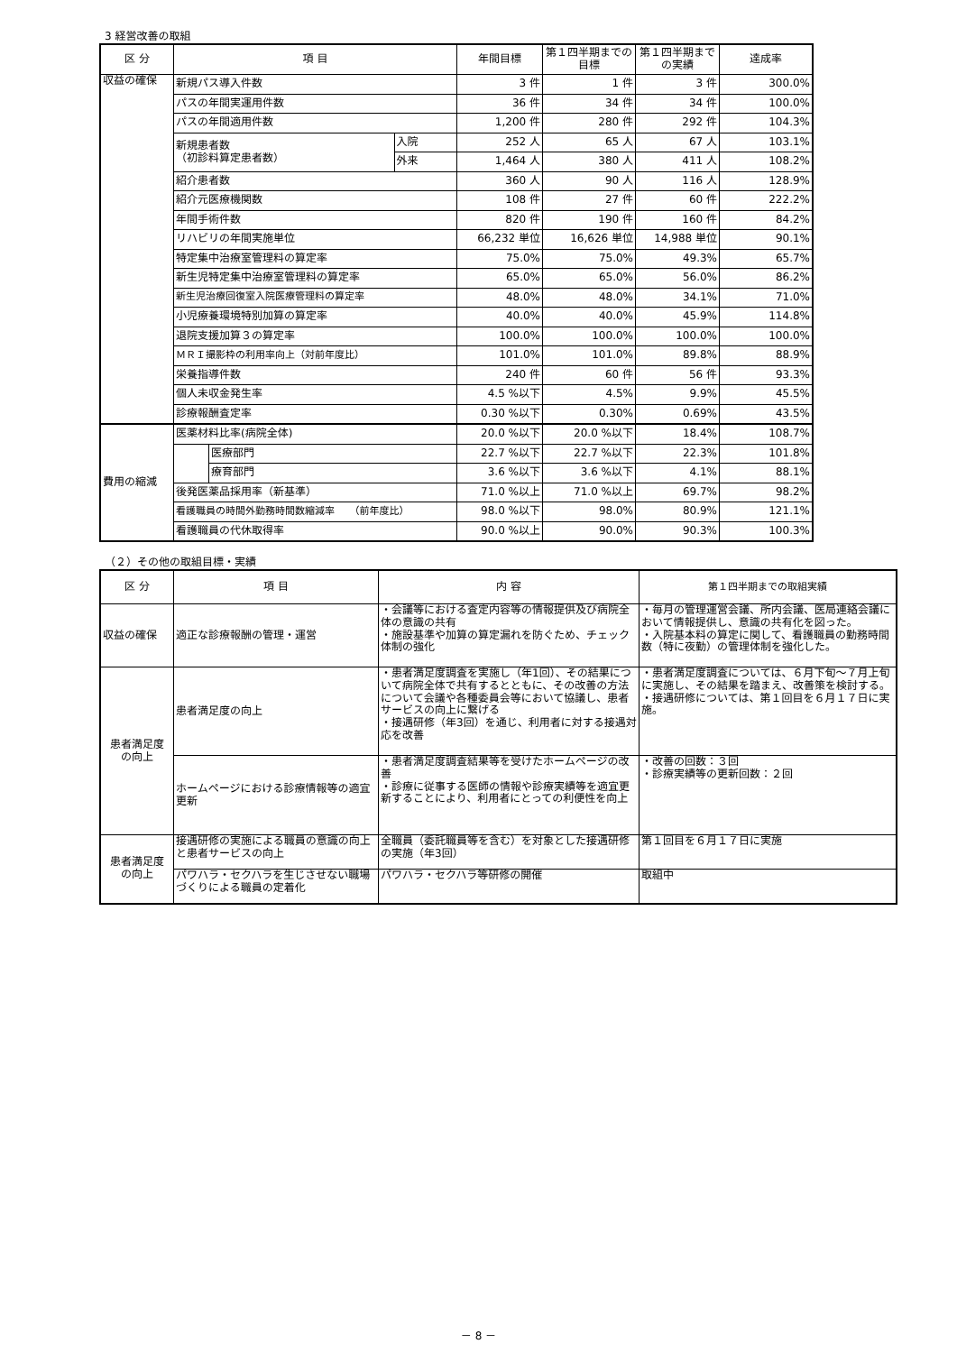3 経営改善の取組
| 区 分 | 項 目 | | | 年間目標 | 第１四半期までの目標 | 第１四半期までの実績 | 達成率 |
| --- | --- | --- | --- | --- | --- | --- | --- |
| 収益の確保 | 新規パス導入件数 | | | 3 件 | 1 件 | 3 件 | 300.0% |
| | パスの年間実運用件数 | | | 36 件 | 34 件 | 34 件 | 100.0% |
| | パスの年間適用件数 | | | 1,200 件 | 280 件 | 292 件 | 104.3% |
| | 新規患者数 （初診料算定患者数） | | 入院 | 252 人 | 65 人 | 67 人 | 103.1% |
| | | | 外来 | 1,464 人 | 380 人 | 411 人 | 108.2% |
| | 紹介患者数 | | | 360 人 | 90 人 | 116 人 | 128.9% |
| | 紹介元医療機関数 | | | 108 件 | 27 件 | 60 件 | 222.2% |
| | 年間手術件数 | | | 820 件 | 190 件 | 160 件 | 84.2% |
| | リハビリの年間実施単位 | | | 66,232 単位 | 16,626 単位 | 14,988 単位 | 90.1% |
| | 特定集中治療室管理料の算定率 | | | 75.0% | 75.0% | 49.3% | 65.7% |
| | 新生児特定集中治療室管理料の算定率 | | | 65.0% | 65.0% | 56.0% | 86.2% |
| | 新生児治療回復室入院医療管理料の算定率 | | | 48.0% | 48.0% | 34.1% | 71.0% |
| | 小児療養環境特別加算の算定率 | | | 40.0% | 40.0% | 45.9% | 114.8% |
| | 退院支援加算３の算定率 | | | 100.0% | 100.0% | 100.0% | 100.0% |
| | ＭＲＩ撮影枠の利用率向上（対前年度比） | | | 101.0% | 101.0% | 89.8% | 88.9% |
| | 栄養指導件数 | | | 240 件 | 60 件 | 56 件 | 93.3% |
| | 個人未収金発生率 | | | 4.5 %以下 | 4.5% | 9.9% | 45.5% |
| | 診療報酬査定率 | | | 0.30 %以下 | 0.30% | 0.69% | 43.5% |
| 費用の縮減 | 医薬材料比率(病院全体) | | | 20.0 %以下 | 20.0 %以下 | 18.4% | 108.7% |
| | | 医療部門 | | 22.7 %以下 | 22.7 %以下 | 22.3% | 101.8% |
| | | 療育部門 | | 3.6 %以下 | 3.6 %以下 | 4.1% | 88.1% |
| | 後発医薬品採用率（新基準） | | | 71.0 %以上 | 71.0 %以上 | 69.7% | 98.2% |
| | 看護職員の時間外勤務時間数縮減率 （前年度比） | | | 98.0 %以下 | 98.0% | 80.9% | 121.1% |
| | 看護職員の代休取得率 | | | 90.0 %以上 | 90.0% | 90.3% | 100.3% |
（２）その他の取組目標・実績
| 区 分 | 項 目 | 内 容 | 第１四半期までの取組実績 |
| --- | --- | --- | --- |
| 収益の確保 | 適正な診療報酬の管理・運営 | ・会議等における査定内容等の情報提供及び病院全体の意識の共有 ・施設基準や加算の算定漏れを防ぐため、チェック体制の強化 | ・毎月の管理運営会議、所内会議、医局連絡会議において情報提供し、意識の共有化を図った。 ・入院基本料の算定に関して、看護職員の勤務時間数（特に夜勤）の管理体制を強化した。 |
| 患者満足度 の向上 | 患者満足度の向上 | ・患者満足度調査を実施し（年1回）、その結果について病院全体で共有するとともに、その改善の方法について会議や各種委員会等において協議し、患者サービスの向上に繋げる ・接遇研修（年3回）を通じ、利用者に対する接遇対応を改善 | ・患者満足度調査については、６月下旬～７月上旬に実施し、その結果を踏まえ、改善策を検討する。 ・接遇研修については、第１回目を６月１７日に実施。 |
| | ホームページにおける診療情報等の適宜更新 | ・患者満足度調査結果等を受けたホームページの改善 ・診療に従事する医師の情報や診療実績等を適宜更新することにより、利用者にとっての利便性を向上 | ・改善の回数：３回 ・診療実績等の更新回数：２回 |
| 患者満足度 の向上 | 接遇研修の実施による職員の意識の向上と患者サービスの向上 | 全職員（委託職員等を含む）を対象とした接遇研修の実施（年3回） | 第１回目を６月１７日に実施 |
| | パワハラ・セクハラを生じさせない職場づくりによる職員の定着化 | パワハラ・セクハラ等研修の開催 | 取組中 |
－ 8 －